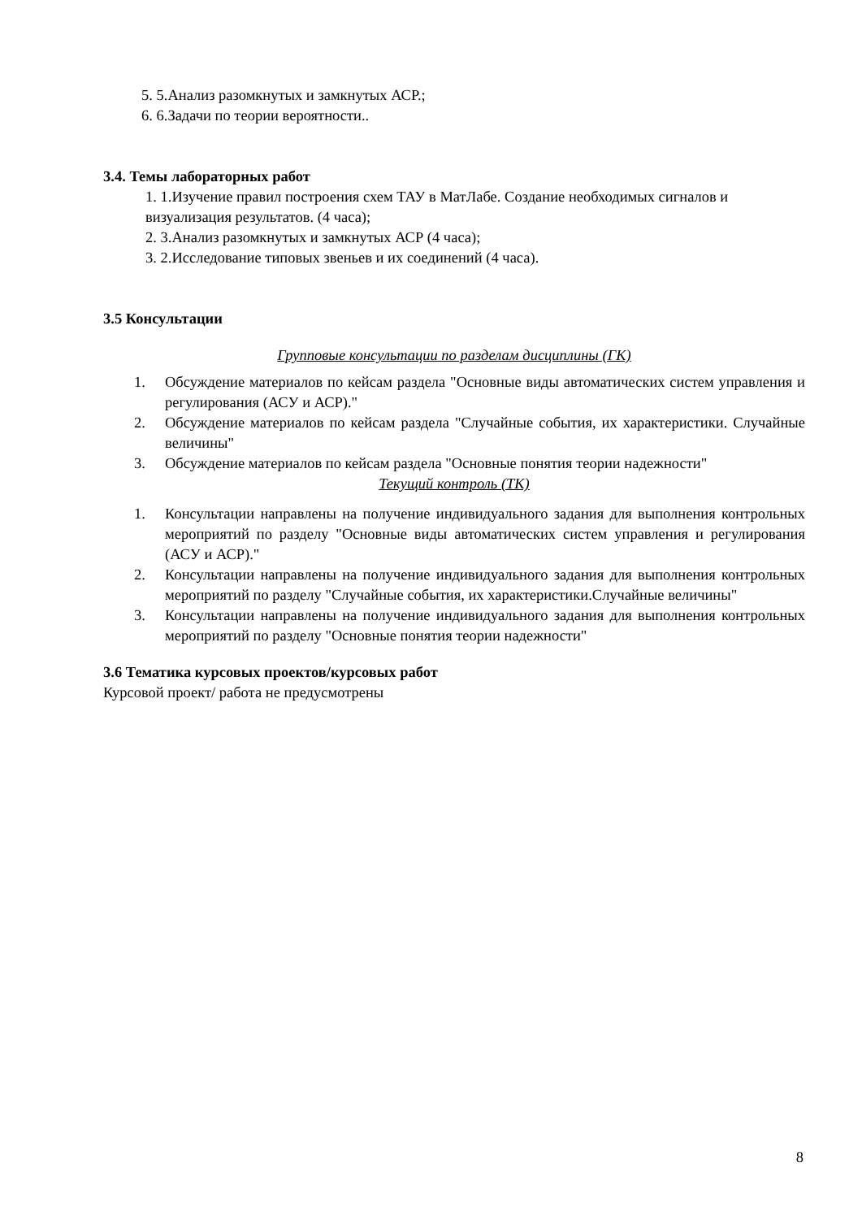5. 5.Анализ разомкнутых и замкнутых АСР.;
6. 6.Задачи по теории вероятности..
3.4. Темы лабораторных работ
1. 1.Изучение правил построения схем ТАУ в МатЛабе. Создание необходимых сигналов и визуализация результатов. (4 часа);
2. 3.Анализ разомкнутых и замкнутых АСР (4 часа);
3. 2.Исследование типовых звеньев и их соединений (4 часа).
3.5 Консультации
Групповые консультации по разделам дисциплины (ГК)
1. Обсуждение материалов по кейсам раздела "Основные виды автоматических систем управления и регулирования (АСУ и АСР)."
2. Обсуждение материалов по кейсам раздела "Случайные события, их характеристики. Случайные величины"
3. Обсуждение материалов по кейсам раздела "Основные понятия теории надежности"
Текущий контроль (ТК)
1. Консультации направлены на получение индивидуального задания для выполнения контрольных мероприятий по разделу "Основные виды автоматических систем управления и регулирования (АСУ и АСР)."
2. Консультации направлены на получение индивидуального задания для выполнения контрольных мероприятий по разделу "Случайные события, их характеристики.Случайные величины"
3. Консультации направлены на получение индивидуального задания для выполнения контрольных мероприятий по разделу "Основные понятия теории надежности"
3.6 Тематика курсовых проектов/курсовых работ
Курсовой проект/ работа не предусмотрены
8